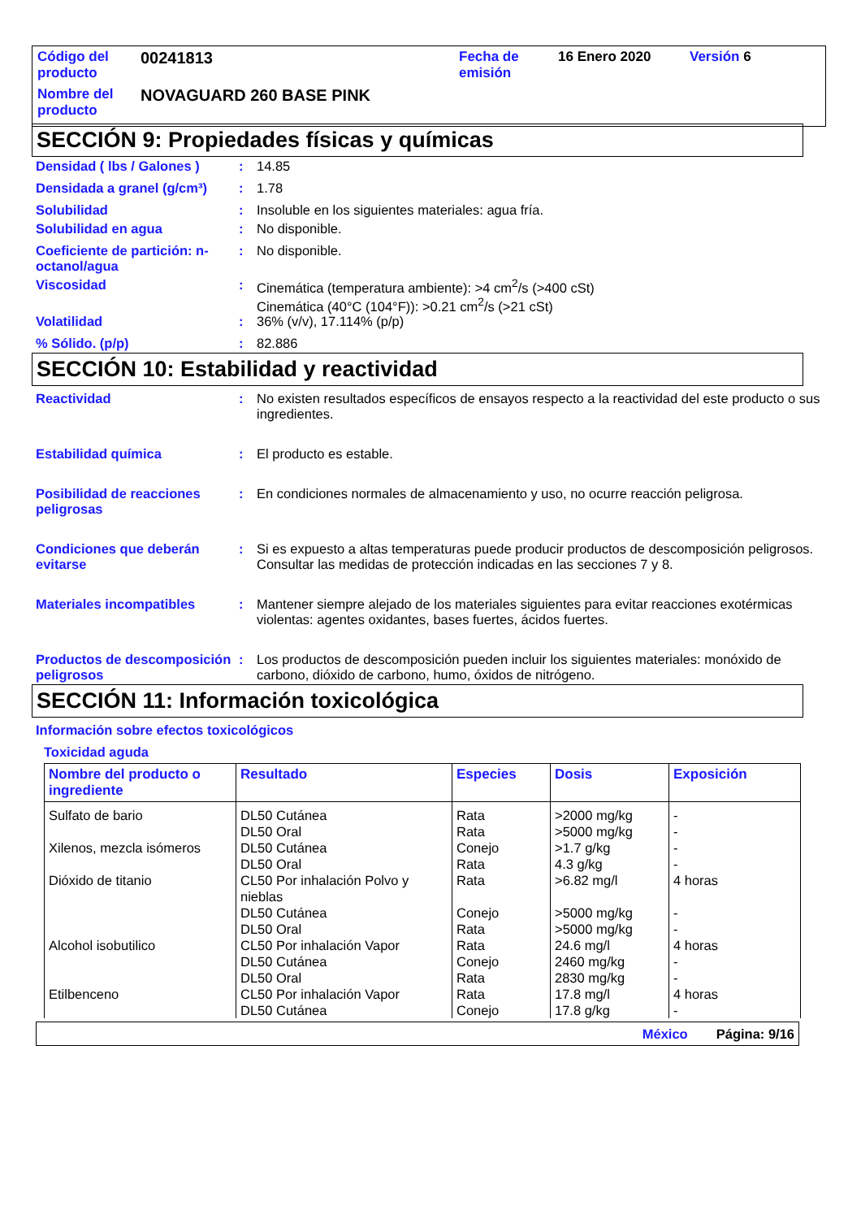| Código del producto | 00241813 | Fecha de emisión | 16 Enero 2020 | Versión 6 |
| Nombre del producto | NOVAGUARD 260 BASE PINK | | | |
SECCIÓN 9: Propiedades físicas y químicas
Densidad ( lbs / Galones )
: 14.85
Densidada a granel (g/cm³)
: 1.78
Solubilidad : Insoluble en los siguientes materiales: agua fría.
Solubilidad en agua : No disponible.
Coeficiente de partición: n-octanol/agua
: No disponible.
Viscosidad : Cinemática (temperatura ambiente): >4 cm<sup>2</sup>/s (>400 cSt)
Cinemática (40°C (104°F)): >0.21 cm<sup>2</sup>/s (>21 cSt)
Volatilidad : 36% (v/v), 17.114% (p/p)
% Sólido. (p/p) : 82.886
SECCIÓN 10: Estabilidad y reactividad
Reactividad : No existen resultados específicos de ensayos respecto a la reactividad del este producto o sus ingredientes.
Estabilidad química : El producto es estable.
Posibilidad de reacciones peligrosas
: En condiciones normales de almacenamiento y uso, no ocurre reacción peligrosa.
Condiciones que deberán evitarse
: Si es expuesto a altas temperaturas puede producir productos de descomposición peligrosos.
Consultar las medidas de protección indicadas en las secciones 7 y 8.
Materiales incompatibles : Mantener siempre alejado de los materiales siguientes para evitar reacciones exotérmicas violentas: agentes oxidantes, bases fuertes, ácidos fuertes.
Productos de descomposición peligrosos
: Los productos de descomposición pueden incluir los siguientes materiales: monóxido de carbono, dióxido de carbono, humo, óxidos de nitrógeno.
SECCIÓN 11: Información toxicológica
Información sobre efectos toxicológicos
Toxicidad aguda
| Nombre del producto o ingrediente | Resultado | Especies | Dosis | Exposición |
| --- | --- | --- | --- | --- |
| Sulfato de bario | DL50 Cutánea DL50 Oral | Rata Rata | >2000 mg/kg >5000 mg/kg | - - |
| Xilenos, mezcla isómeros | DL50 Cutánea DL50 Oral | Conejo Rata | >1.7 g/kg 4.3 g/kg | - - |
| Dióxido de titanio | CL50 Por inhalación Polvo y nieblas DL50 Cutánea DL50 Oral | Rata Conejo Rata | >6.82 mg/l >5000 mg/kg >5000 mg/kg | 4 horas - - |
| Alcohol isobutilico | CL50 Por inhalación Vapor DL50 Cutánea DL50 Oral | Rata Conejo Rata | 24.6 mg/l 2460 mg/kg 2830 mg/kg | 4 horas - - |
| Etilbenceno | CL50 Por inhalación Vapor DL50 Cutánea | Rata Conejo | 17.8 mg/l 17.8 g/kg | 4 horas - |
México Página: 9/16